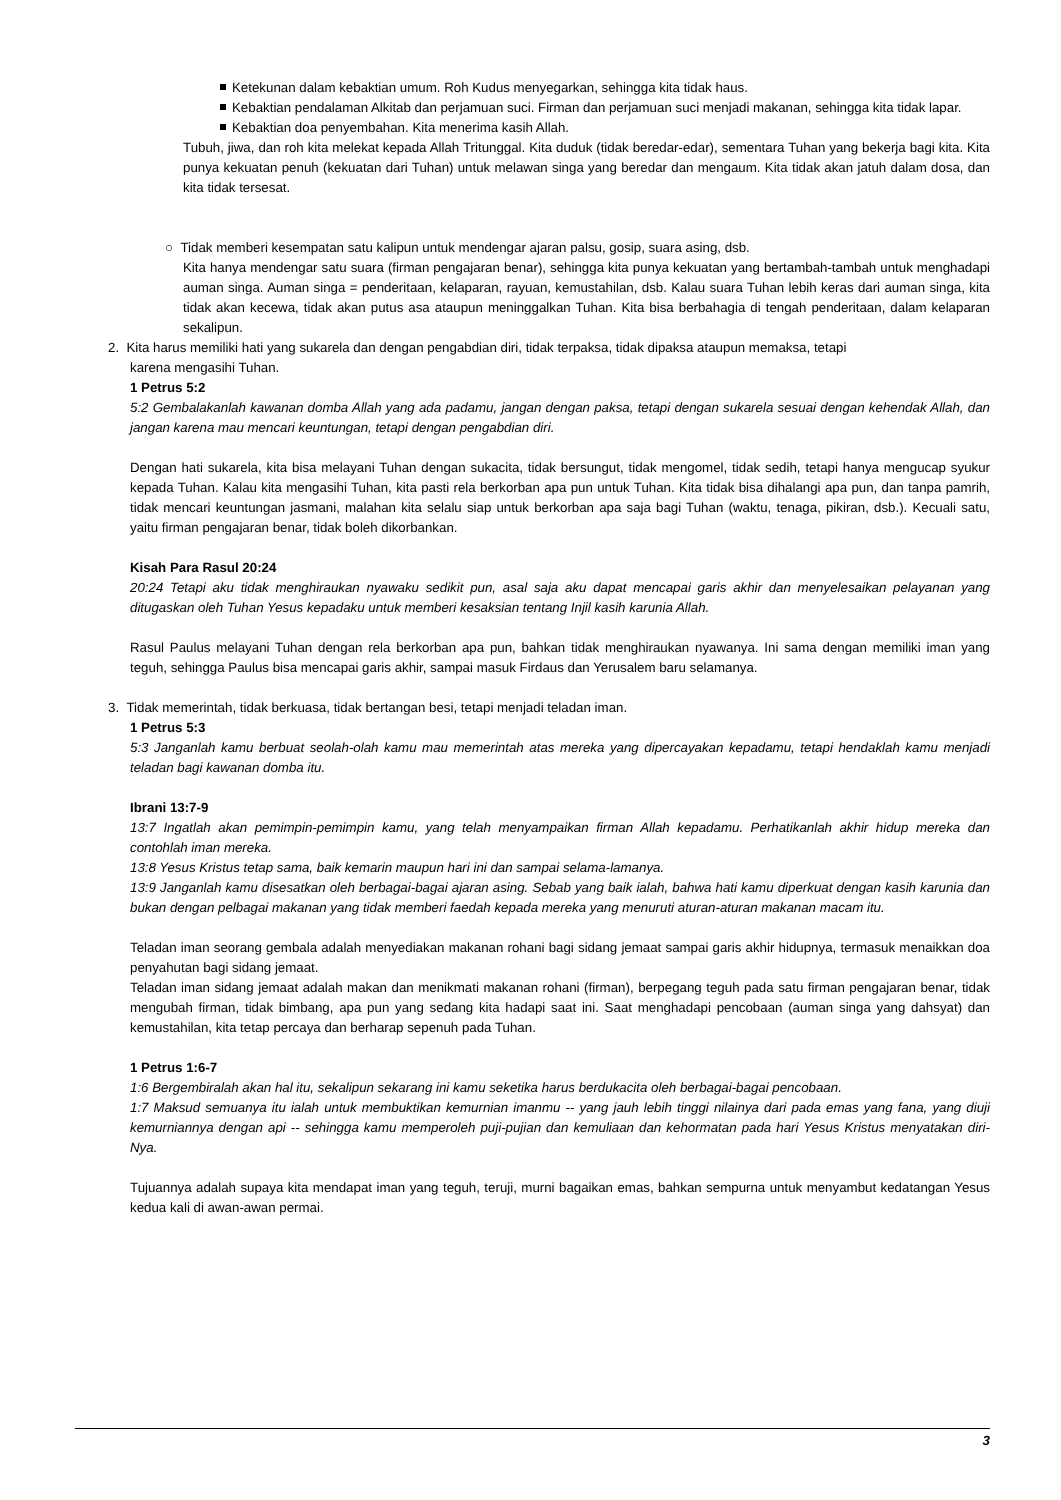Ketekunan dalam kebaktian umum. Roh Kudus menyegarkan, sehingga kita tidak haus.
Kebaktian pendalaman Alkitab dan perjamuan suci. Firman dan perjamuan suci menjadi makanan, sehingga kita tidak lapar.
Kebaktian doa penyembahan. Kita menerima kasih Allah.
Tubuh, jiwa, dan roh kita melekat kepada Allah Tritunggal. Kita duduk (tidak beredar-edar), sementara Tuhan yang bekerja bagi kita. Kita punya kekuatan penuh (kekuatan dari Tuhan) untuk melawan singa yang beredar dan mengaum. Kita tidak akan jatuh dalam dosa, dan kita tidak tersesat.
○ Tidak memberi kesempatan satu kalipun untuk mendengar ajaran palsu, gosip, suara asing, dsb.
Kita hanya mendengar satu suara (firman pengajaran benar), sehingga kita punya kekuatan yang bertambah-tambah untuk menghadapi auman singa. Auman singa = penderitaan, kelaparan, rayuan, kemustahilan, dsb. Kalau suara Tuhan lebih keras dari auman singa, kita tidak akan kecewa, tidak akan putus asa ataupun meninggalkan Tuhan. Kita bisa berbahagia di tengah penderitaan, dalam kelaparan sekalipun.
2. Kita harus memiliki hati yang sukarela dan dengan pengabdian diri, tidak terpaksa, tidak dipaksa ataupun memaksa, tetapi
karena mengasihi Tuhan.
1 Petrus 5:2
5:2 Gembalakanlah kawanan domba Allah yang ada padamu, jangan dengan paksa, tetapi dengan sukarela sesuai dengan kehendak Allah, dan jangan karena mau mencari keuntungan, tetapi dengan pengabdian diri.
Dengan hati sukarela, kita bisa melayani Tuhan dengan sukacita, tidak bersungut, tidak mengomel, tidak sedih, tetapi hanya mengucap syukur kepada Tuhan. Kalau kita mengasihi Tuhan, kita pasti rela berkorban apa pun untuk Tuhan. Kita tidak bisa dihalangi apa pun, dan tanpa pamrih, tidak mencari keuntungan jasmani, malahan kita selalu siap untuk berkorban apa saja bagi Tuhan (waktu, tenaga, pikiran, dsb.). Kecuali satu, yaitu firman pengajaran benar, tidak boleh dikorbankan.
Kisah Para Rasul 20:24
20:24 Tetapi aku tidak menghiraukan nyawaku sedikit pun, asal saja aku dapat mencapai garis akhir dan menyelesaikan pelayanan yang ditugaskan oleh Tuhan Yesus kepadaku untuk memberi kesaksian tentang Injil kasih karunia Allah.
Rasul Paulus melayani Tuhan dengan rela berkorban apa pun, bahkan tidak menghiraukan nyawanya. Ini sama dengan memiliki iman yang teguh, sehingga Paulus bisa mencapai garis akhir, sampai masuk Firdaus dan Yerusalem baru selamanya.
3. Tidak memerintah, tidak berkuasa, tidak bertangan besi, tetapi menjadi teladan iman.
1 Petrus 5:3
5:3 Janganlah kamu berbuat seolah-olah kamu mau memerintah atas mereka yang dipercayakan kepadamu, tetapi hendaklah kamu menjadi teladan bagi kawanan domba itu.
Ibrani 13:7-9
13:7 Ingatlah akan pemimpin-pemimpin kamu, yang telah menyampaikan firman Allah kepadamu. Perhatikanlah akhir hidup mereka dan contohlah iman mereka.
13:8 Yesus Kristus tetap sama, baik kemarin maupun hari ini dan sampai selama-lamanya.
13:9 Janganlah kamu disesatkan oleh berbagai-bagai ajaran asing. Sebab yang baik ialah, bahwa hati kamu diperkuat dengan kasih karunia dan bukan dengan pelbagai makanan yang tidak memberi faedah kepada mereka yang menuruti aturan-aturan makanan macam itu.
Teladan iman seorang gembala adalah menyediakan makanan rohani bagi sidang jemaat sampai garis akhir hidupnya, termasuk menaikkan doa penyahutan bagi sidang jemaat.
Teladan iman sidang jemaat adalah makan dan menikmati makanan rohani (firman), berpegang teguh pada satu firman pengajaran benar, tidak mengubah firman, tidak bimbang, apa pun yang sedang kita hadapi saat ini. Saat menghadapi pencobaan (auman singa yang dahsyat) dan kemustahilan, kita tetap percaya dan berharap sepenuh pada Tuhan.
1 Petrus 1:6-7
1:6 Bergembiralah akan hal itu, sekalipun sekarang ini kamu seketika harus berdukacita oleh berbagai-bagai pencobaan.
1:7 Maksud semuanya itu ialah untuk membuktikan kemurnian imanmu -- yang jauh lebih tinggi nilainya dari pada emas yang fana, yang diuji kemurniannya dengan api -- sehingga kamu memperoleh puji-pujian dan kemuliaan dan kehormatan pada hari Yesus Kristus menyatakan diri-Nya.
Tujuannya adalah supaya kita mendapat iman yang teguh, teruji, murni bagaikan emas, bahkan sempurna untuk menyambut kedatangan Yesus kedua kali di awan-awan permai.
3